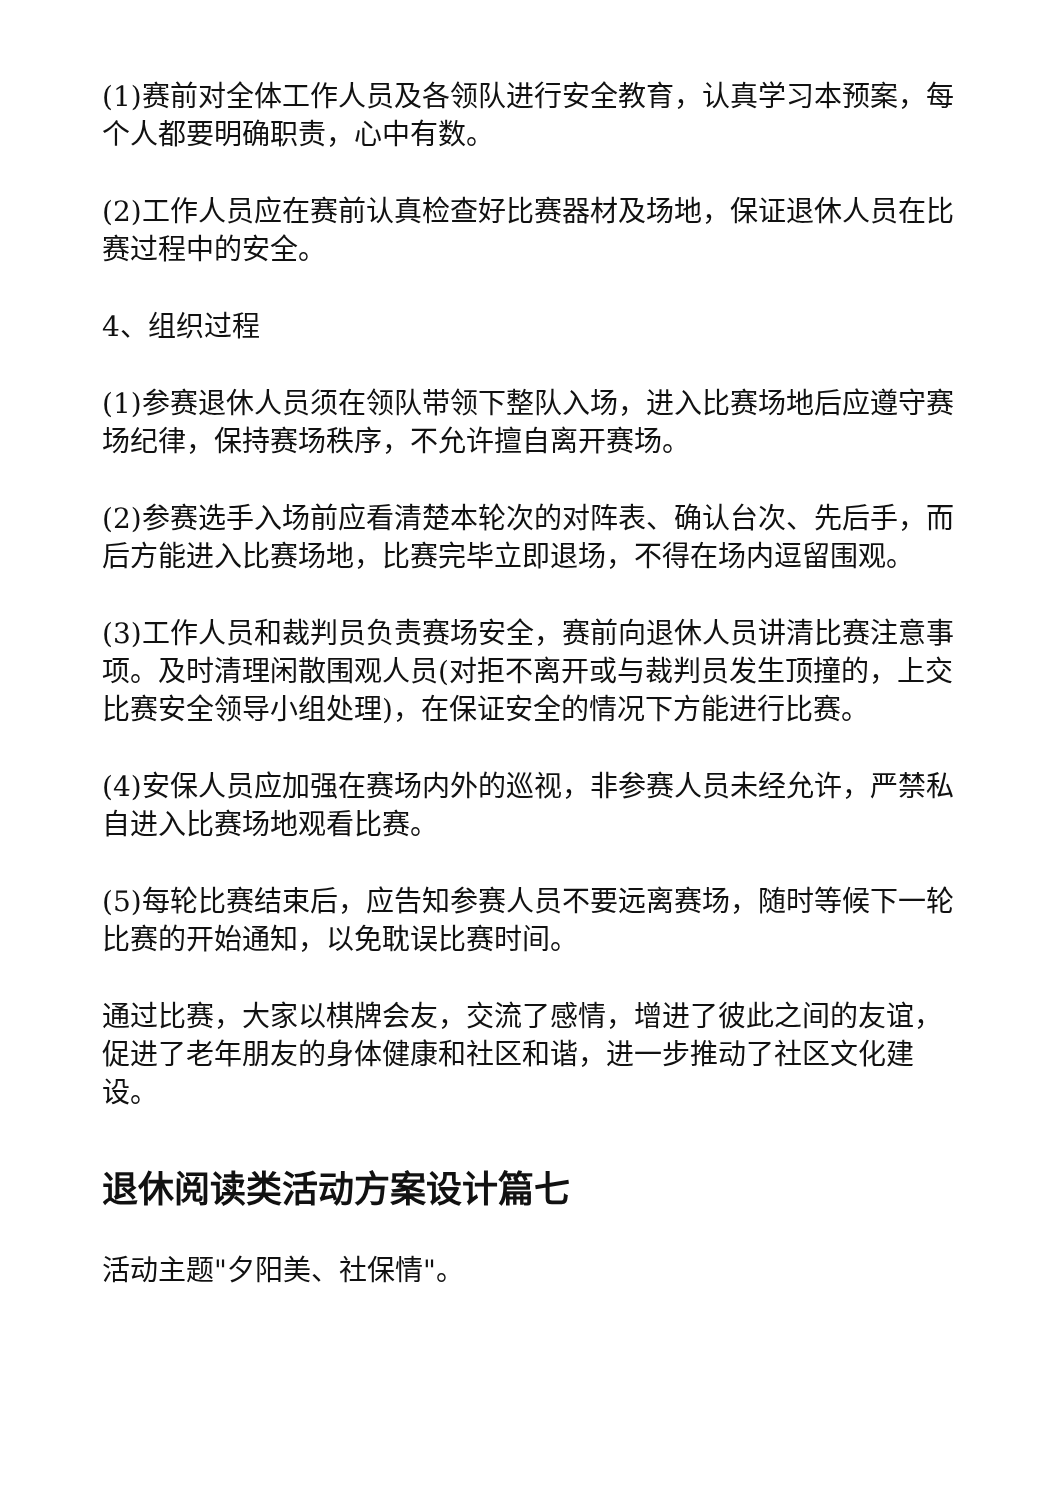(1)赛前对全体工作人员及各领队进行安全教育，认真学习本预案，每个人都要明确职责，心中有数。
(2)工作人员应在赛前认真检查好比赛器材及场地，保证退休人员在比赛过程中的安全。
4、组织过程
(1)参赛退休人员须在领队带领下整队入场，进入比赛场地后应遵守赛场纪律，保持赛场秩序，不允许擅自离开赛场。
(2)参赛选手入场前应看清楚本轮次的对阵表、确认台次、先后手，而后方能进入比赛场地，比赛完毕立即退场，不得在场内逗留围观。
(3)工作人员和裁判员负责赛场安全，赛前向退休人员讲清比赛注意事项。及时清理闲散围观人员(对拒不离开或与裁判员发生顶撞的，上交比赛安全领导小组处理)，在保证安全的情况下方能进行比赛。
(4)安保人员应加强在赛场内外的巡视，非参赛人员未经允许，严禁私自进入比赛场地观看比赛。
(5)每轮比赛结束后，应告知参赛人员不要远离赛场，随时等候下一轮比赛的开始通知，以免耽误比赛时间。
通过比赛，大家以棋牌会友，交流了感情，增进了彼此之间的友谊，促进了老年朋友的身体健康和社区和谐，进一步推动了社区文化建设。
退休阅读类活动方案设计篇七
活动主题"夕阳美、社保情"。